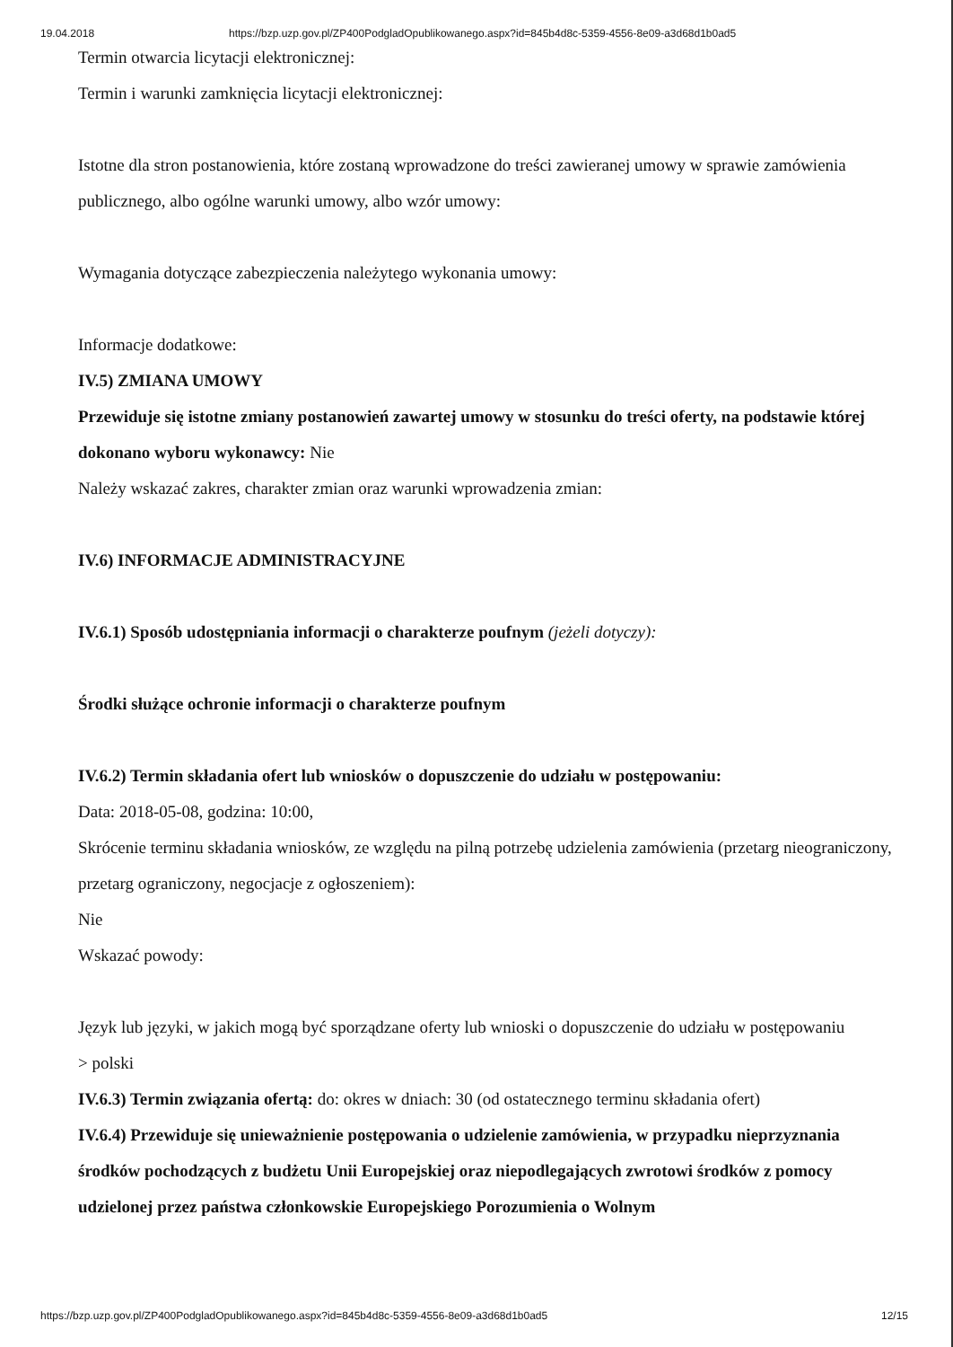19.04.2018 https://bzp.uzp.gov.pl/ZP400PodgladOpublikowanego.aspx?id=845b4d8c-5359-4556-8e09-a3d68d1b0ad5
Termin otwarcia licytacji elektronicznej:
Termin i warunki zamknięcia licytacji elektronicznej:
Istotne dla stron postanowienia, które zostaną wprowadzone do treści zawieranej umowy w sprawie zamówienia publicznego, albo ogólne warunki umowy, albo wzór umowy:
Wymagania dotyczące zabezpieczenia należytego wykonania umowy:
Informacje dodatkowe:
IV.5) ZMIANA UMOWY
Przewiduje się istotne zmiany postanowień zawartej umowy w stosunku do treści oferty, na podstawie której dokonano wyboru wykonawcy: Nie
Należy wskazać zakres, charakter zmian oraz warunki wprowadzenia zmian:
IV.6) INFORMACJE ADMINISTRACYJNE
IV.6.1) Sposób udostępniania informacji o charakterze poufnym (jeżeli dotyczy):
Środki służące ochronie informacji o charakterze poufnym
IV.6.2) Termin składania ofert lub wniosków o dopuszczenie do udziału w postępowaniu:
Data: 2018-05-08, godzina: 10:00,
Skrócenie terminu składania wniosków, ze względu na pilną potrzebę udzielenia zamówienia (przetarg nieograniczony, przetarg ograniczony, negocjacje z ogłoszeniem):
Nie
Wskazać powody:
Język lub języki, w jakich mogą być sporządzane oferty lub wnioski o dopuszczenie do udziału w postępowaniu
> polski
IV.6.3) Termin związania ofertą: do: okres w dniach: 30 (od ostatecznego terminu składania ofert)
IV.6.4) Przewiduje się unieważnienie postępowania o udzielenie zamówienia, w przypadku nieprzyznania środków pochodzących z budżetu Unii Europejskiej oraz niepodlegających zwrotowi środków z pomocy udzielonej przez państwa członkowskie Europejskiego Porozumienia o Wolnym
https://bzp.uzp.gov.pl/ZP400PodgladOpublikowanego.aspx?id=845b4d8c-5359-4556-8e09-a3d68d1b0ad5 12/15